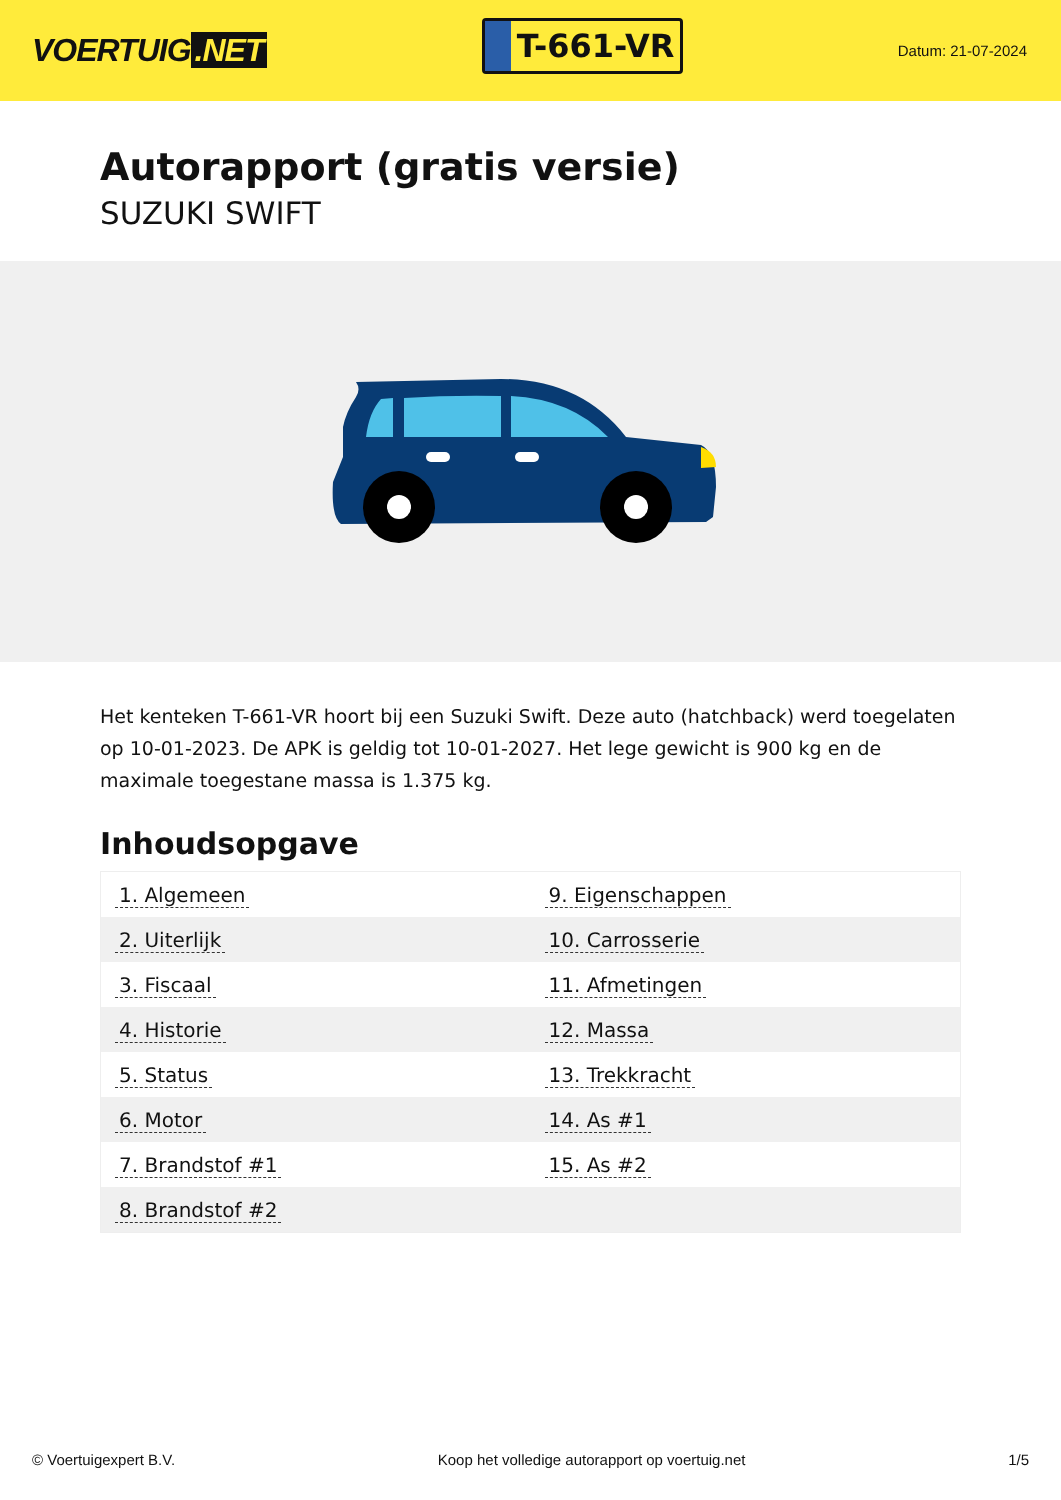VOERTUIG.NET
T-661-VR
Datum: 21-07-2024
Autorapport (gratis versie)
SUZUKI SWIFT
Het kenteken T-661-VR hoort bij een Suzuki Swift. Deze auto (hatchback) werd toegelaten op 10-01-2023. De APK is geldig tot 10-01-2027. Het lege gewicht is 900 kg en de maximale toegestane massa is 1.375 kg.
Inhoudsopgave
| 1. Algemeen | 9. Eigenschappen |
| 2. Uiterlijk | 10. Carrosserie |
| 3. Fiscaal | 11. Afmetingen |
| 4. Historie | 12. Massa |
| 5. Status | 13. Trekkracht |
| 6. Motor | 14. As #1 |
| 7. Brandstof #1 | 15. As #2 |
| 8. Brandstof #2 | |
© Voertuigexpert B.V. Koop het volledige autorapport op voertuig.net
1/5